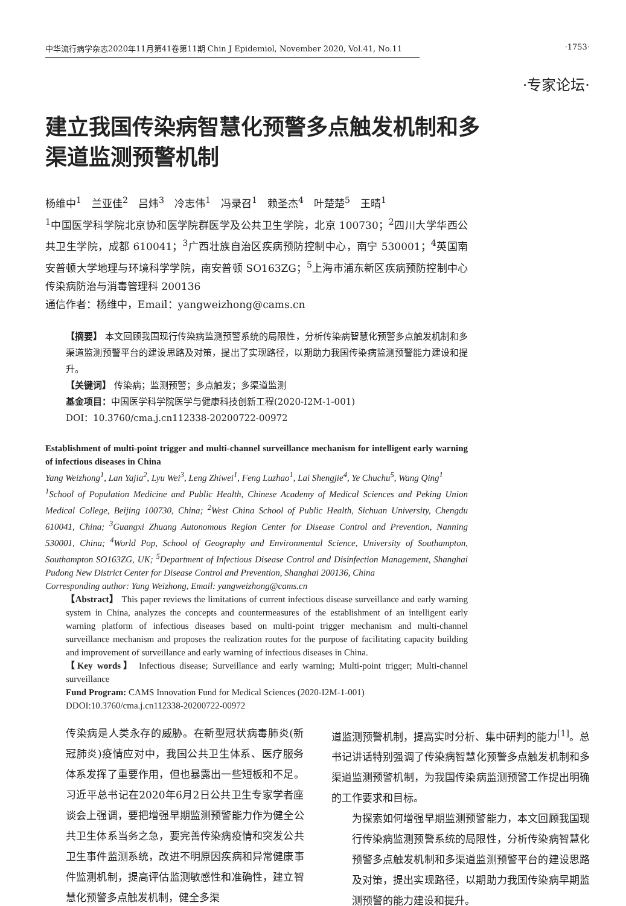中华流行病学杂志2020年11月第41卷第11期 Chin J Epidemiol, November 2020, Vol.41, No.11 ·1753·
·专家论坛·
建立我国传染病智慧化预警多点触发机制和多渠道监测预警机制
杨维中<sup>1</sup>　兰亚佳<sup>2</sup>　吕炜<sup>3</sup>　冷志伟<sup>1</sup>　冯录召<sup>1</sup>　赖圣杰<sup>4</sup>　叶楚楚<sup>5</sup>　王晴<sup>1</sup>
<sup>1</sup> 中国医学科学院北京协和医学院群医学及公共卫生学院，北京 100730；<sup>2</sup>四川大学华西公共卫生学院，成都 610041；<sup>3</sup>广西壮族自治区疾病预防控制中心，南宁 530001；<sup>4</sup>英国南安普顿大学地理与环境科学学院，南安普顿 SO163ZG；<sup>5</sup>上海市浦东新区疾病预防控制中心传染病防治与消毒管理科 200136
通信作者：杨维中，Email：yangweizhong@cams.cn
【摘要】 本文回顾我国现行传染病监测预警系统的局限性，分析传染病智慧化预警多点触发机制和多渠道监测预警平台的建设思路及对策，提出了实现路径，以期助力我国传染病监测预警能力建设和提升。
【关键词】 传染病；监测预警；多点触发；多渠道监测
基金项目：中国医学科学院医学与健康科技创新工程(2020-I2M-1-001)
DOI：10.3760/cma.j.cn112338-20200722-00972
Establishment of multi-point trigger and multi-channel surveillance mechanism for intelligent early warning of infectious diseases in China
Yang Weizhong<sup>1</sup>, Lan Yajia<sup>2</sup>, Lyu Wei<sup>3</sup>, Leng Zhiwei<sup>1</sup>, Feng Luzhao<sup>1</sup>, Lai Shengjie<sup>4</sup>, Ye Chuchu<sup>5</sup>, Wang Qing<sup>1</sup>
<sup>1</sup> School of Population Medicine and Public Health, Chinese Academy of Medical Sciences and Peking Union Medical College, Beijing 100730, China; <sup>2</sup>West China School of Public Health, Sichuan University, Chengdu 610041, China; <sup>3</sup>Guangxi Zhuang Autonomous Region Center for Disease Control and Prevention, Nanning 530001, China; <sup>4</sup>World Pop, School of Geography and Environmental Science, University of Southampton, Southampton SO163ZG, UK; <sup>5</sup>Department of Infectious Disease Control and Disinfection Management, Shanghai Pudong New District Center for Disease Control and Prevention, Shanghai 200136, China
Corresponding author: Yang Weizhong, Email: yangweizhong@cams.cn
【Abstract】 This paper reviews the limitations of current infectious disease surveillance and early warning system in China, analyzes the concepts and countermeasures of the establishment of an intelligent early warning platform of infectious diseases based on multi-point trigger mechanism and multi-channel surveillance mechanism and proposes the realization routes for the purpose of facilitating capacity building and improvement of surveillance and early warning of infectious diseases in China.
【Key words】 Infectious disease; Surveillance and early warning; Multi-point trigger; Multi-channel surveillance
Fund Program: CAMS Innovation Fund for Medical Sciences (2020-I2M-1-001)
DDOI:10.3760/cma.j.cn112338-20200722-00972
传染病是人类永存的威胁。在新型冠状病毒肺炎(新冠肺炎)疫情应对中，我国公共卫生体系、医疗服务体系发挥了重要作用，但也暴露出一些短板和不足。习近平总书记在2020年6月2日公共卫生专家学者座谈会上强调，要把增强早期监测预警能力作为健全公共卫生体系当务之急，要完善传染病疫情和突发公共卫生事件监测系统，改进不明原因疾病和异常健康事件监测机制，提高评估监测敏感性和准确性，建立智慧化预警多点触发机制，健全多渠
道监测预警机制，提高实时分析、集中研判的能力<sup>[1]</sup>。总书记讲话特别强调了传染病智慧化预警多点触发机制和多渠道监测预警机制，为我国传染病监测预警工作提出明确的工作要求和目标。
为探索如何增强早期监测预警能力，本文回顾我国现行传染病监测预警系统的局限性，分析传染病智慧化预警多点触发机制和多渠道监测预警平台的建设思路及对策，提出实现路径，以期助力我国传染病早期监测预警的能力建设和提升。